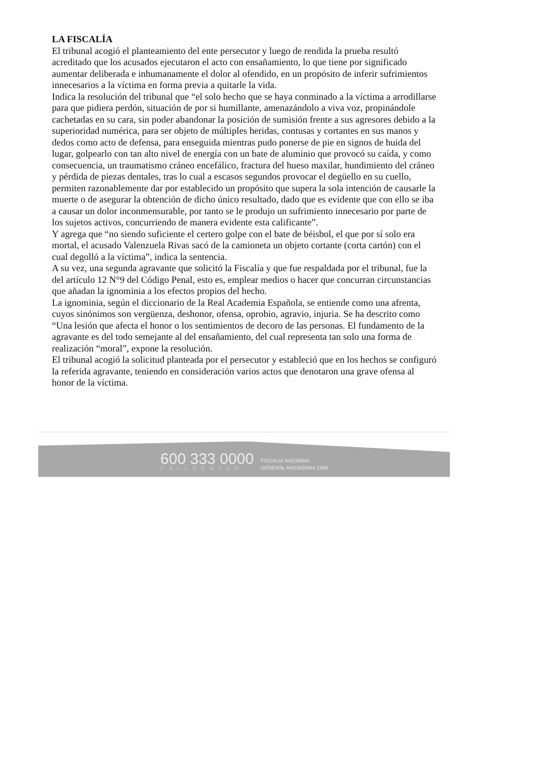LA FISCALÍA
El tribunal acogió el planteamiento del ente persecutor y luego de rendida la prueba resultó acreditado que los acusados ejecutaron el acto con ensañamiento, lo que tiene por significado aumentar deliberada e inhumanamente el dolor al ofendido, en un propósito de inferir sufrimientos innecesarios a la víctima en forma previa a quitarle la vida.
Indica la resolución del tribunal que “el solo hecho que se haya conminado a la víctima a arrodillarse para que pidiera perdón, situación de por si humillante, amenazándolo a viva voz, propinándole cachetadas en su cara, sin poder abandonar la posición de sumisión frente a sus agresores debido a la superioridad numérica, para ser objeto de múltiples heridas, contusas y cortantes en sus manos y dedos como acto de defensa, para enseguida mientras pudo ponerse de pie en signos de huida del lugar, golpearlo con tan alto nivel de energía con un bate de aluminio que provocó su caída, y como consecuencia, un traumatismo cráneo encefálico, fractura del hueso maxilar, hundimiento del cráneo y pérdida de piezas dentales, tras lo cual a escasos segundos provocar el degüello en su cuello, permiten razonablemente dar por establecido un propósito que supera la sola intención de causarle la muerte o de asegurar la obtención de dicho único resultado, dado que es evidente que con ello se iba a causar un dolor inconmensurable, por tanto se le produjo un sufrimiento innecesario por parte de los sujetos activos, concurriendo de manera evidente esta calificante”.
Y agrega que “no siendo suficiente el certero golpe con el bate de béisbol, el que por sí solo era mortal, el acusado Valenzuela Rivas sacó de la camioneta un objeto cortante (corta cartón) con el cual degolló a la víctima”, indica la sentencia.
A su vez, una segunda agravante que solicitó la Fiscalía y que fue respaldada por el tribunal, fue la del artículo 12 N°9 del Código Penal, esto es, emplear medios o hacer que concurran circunstancias que añadan la ignominia a los efectos propios del hecho.
La ignominia, según el diccionario de la Real Academia Española, se entiende como una afrenta, cuyos sinónimos son vergüenza, deshonor, ofensa, oprobio, agravio, injuria. Se ha descrito como “Una lesión que afecta el honor o los sentimientos de decoro de las personas. El fundamento de la agravante es del todo semejante al del ensañamiento, del cual representa tan solo una forma de realización “moral”, expone la resolución.
El tribunal acogió la solicitud planteada por el persecutor y estableció que en los hechos se configuró la referida agravante, teniendo en consideración varios actos que denotaron una grave ofensa al honor de la víctima.
600 333 0000
CALLCENTER
FISCALIA NACIONAL
GENERAL MACKENNA 1369